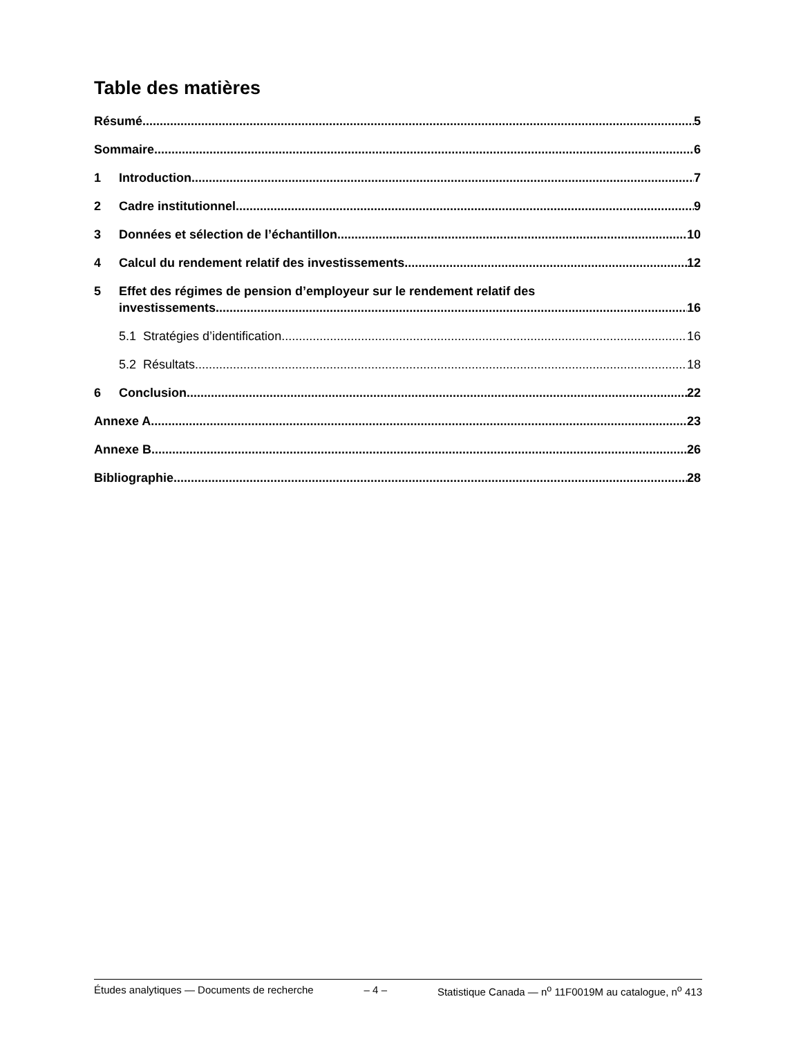Table des matières
Résumé 5
Sommaire 6
1 Introduction 7
2 Cadre institutionnel 9
3 Données et sélection de l’échantillon 10
4 Calcul du rendement relatif des investissements 12
5 Effet des régimes de pension d’employeur sur le rendement relatif des
investissements 16
5.1 Stratégies d’identification 16
5.2 Résultats 18
6 Conclusion 22
Annexe A 23
Annexe B 26
Bibliographie 28
Études analytiques — Documents de recherche – 4 – Statistique Canada — n<sup>o</sup> 11F0019M au catalogue, n<sup>o</sup> 413